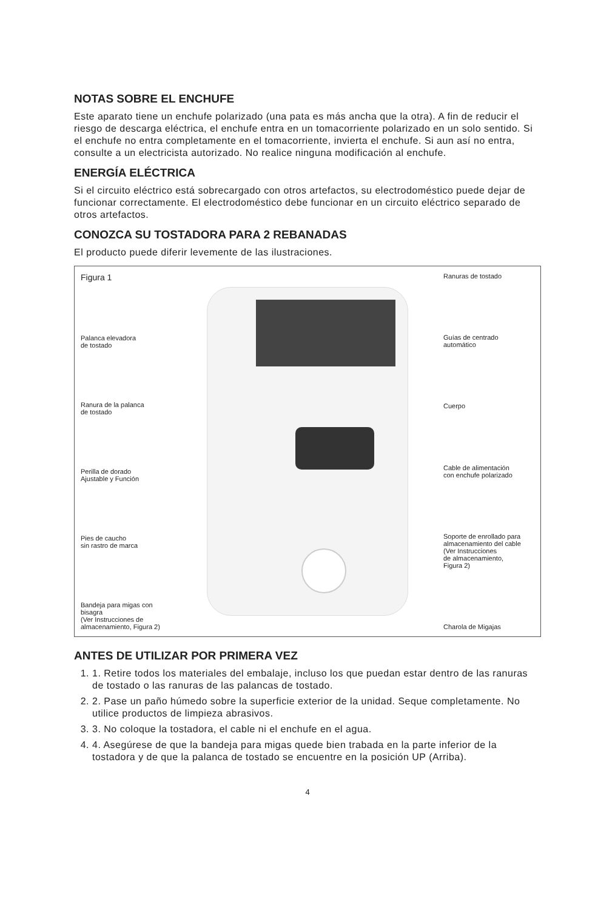NOTAS SOBRE EL ENCHUFE
Este aparato tiene un enchufe polarizado (una pata es más ancha que la otra). A fin de reducir el riesgo de descarga eléctrica, el enchufe entra en un tomacorriente polarizado en un solo sentido. Si el enchufe no entra completamente en el tomacorriente, invierta el enchufe. Si aun así no entra, consulte a un electricista autorizado. No realice ninguna modificación al enchufe.
ENERGÍA ELÉCTRICA
Si el circuito eléctrico está sobrecargado con otros artefactos, su electrodoméstico puede dejar de funcionar correctamente. El electrodoméstico debe funcionar en un circuito eléctrico separado de otros artefactos.
CONOZCA SU TOSTADORA PARA 2 REBANADAS
El producto puede diferir levemente de las ilustraciones.
Figura 1
Palanca elevadora
de tostado
Ranura de la palanca
de tostado
Perilla de dorado
Ajustable y Función
Pies de caucho
sin rastro de marca
Bandeja para migas con bisagra
(Ver Instrucciones de
almacenamiento, Figura 2)
Ranuras de tostado
Guías de centrado
automático
Cuerpo
Cable de alimentación
con enchufe polarizado
Soporte de enrollado para
almacenamiento del cable
(Ver Instrucciones
de almacenamiento,
Figura 2)
Charola de Migajas
ANTES DE UTILIZAR POR PRIMERA VEZ
1. 1. Retire todos los materiales del embalaje, incluso los que puedan estar dentro de las ranuras de tostado o las ranuras de las palancas de tostado.
2. 2. Pase un paño húmedo sobre la superficie exterior de la unidad. Seque completamente. No utilice productos de limpieza abrasivos.
3. 3. No coloque la tostadora, el cable ni el enchufe en el agua.
4. 4. Asegúrese de que la bandeja para migas quede bien trabada en la parte inferior de la tostadora y de que la palanca de tostado se encuentre en la posición UP (Arriba).
4